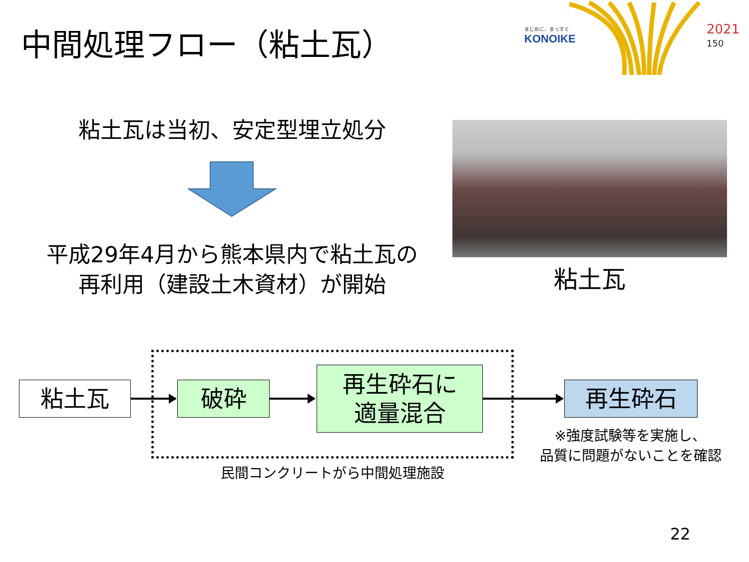中間処理フロー（粘土瓦） まじめに、まっすぐ
KONOIKE
2021
150
粘土瓦は当初、安定型埋立処分
平成29年4月から熊本県内で粘土瓦の
再利用（建設土木資材）が開始
粘土瓦
粘土瓦 破砕
再生砕石に
適量混合
再生砕石
※強度試験等を実施し、
品質に問題がないことを確認
民間コンクリートがら中間処理施設
22